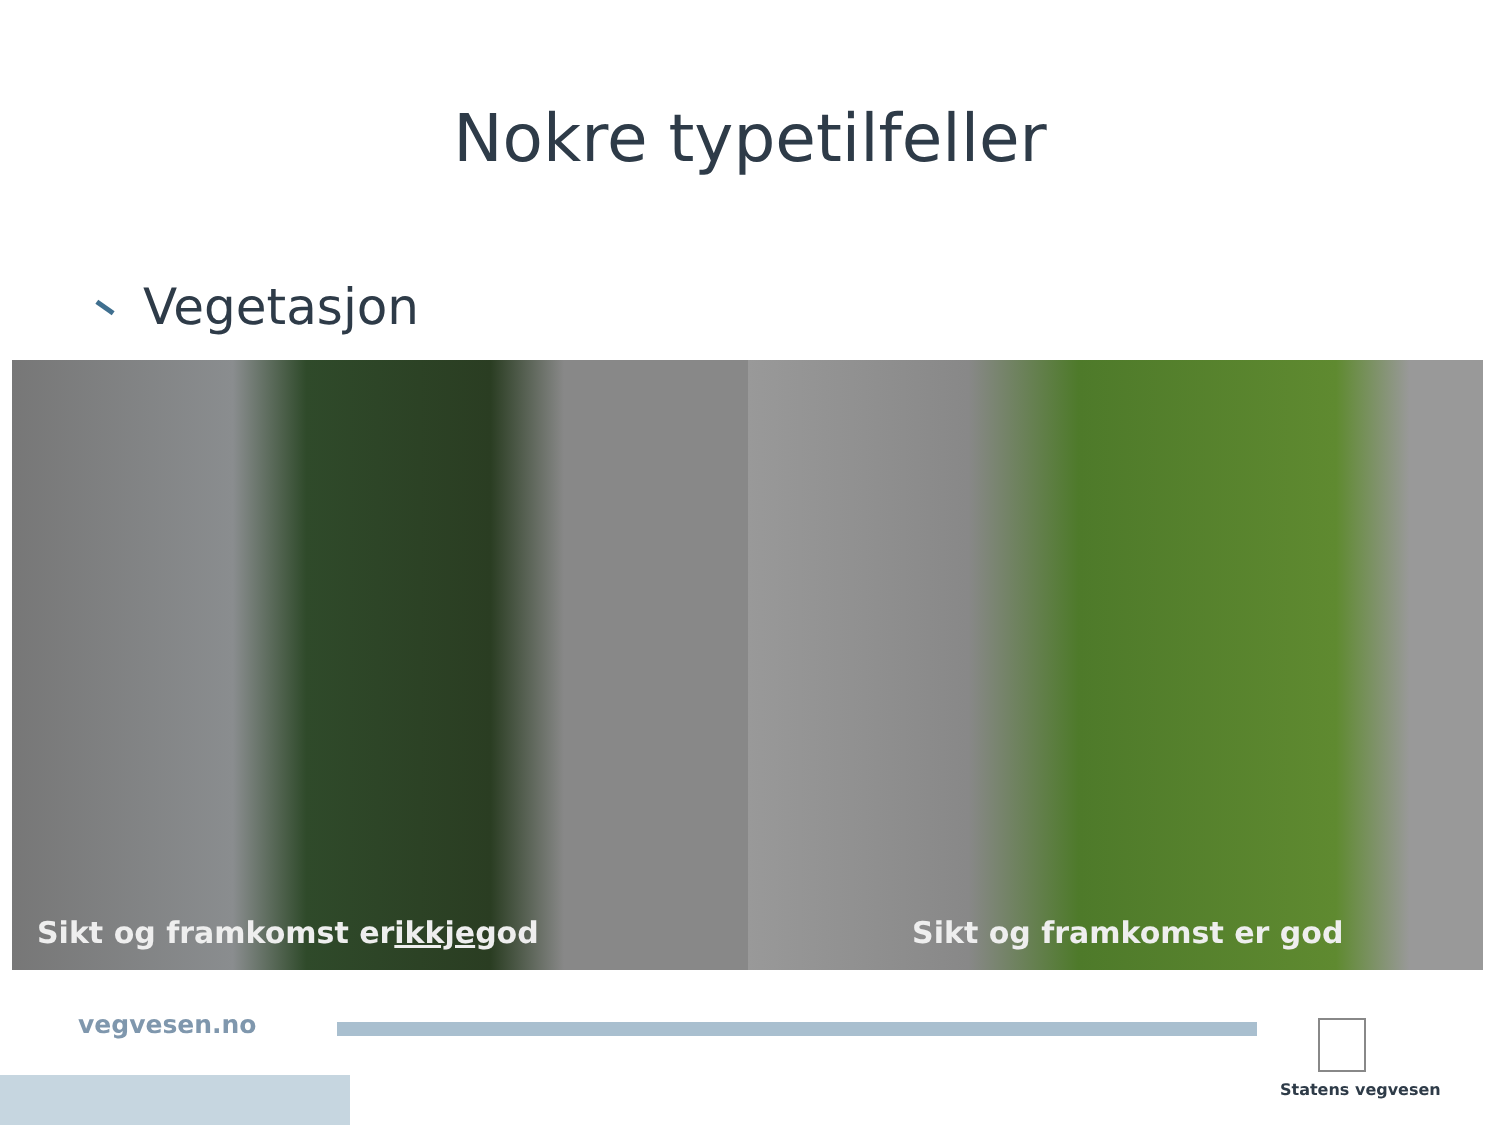Nokre typetilfeller
Vegetasjon
Sikt og framkomst er ikkje god Sikt og framkomst er god
vegvesen.no
Statens vegvesen